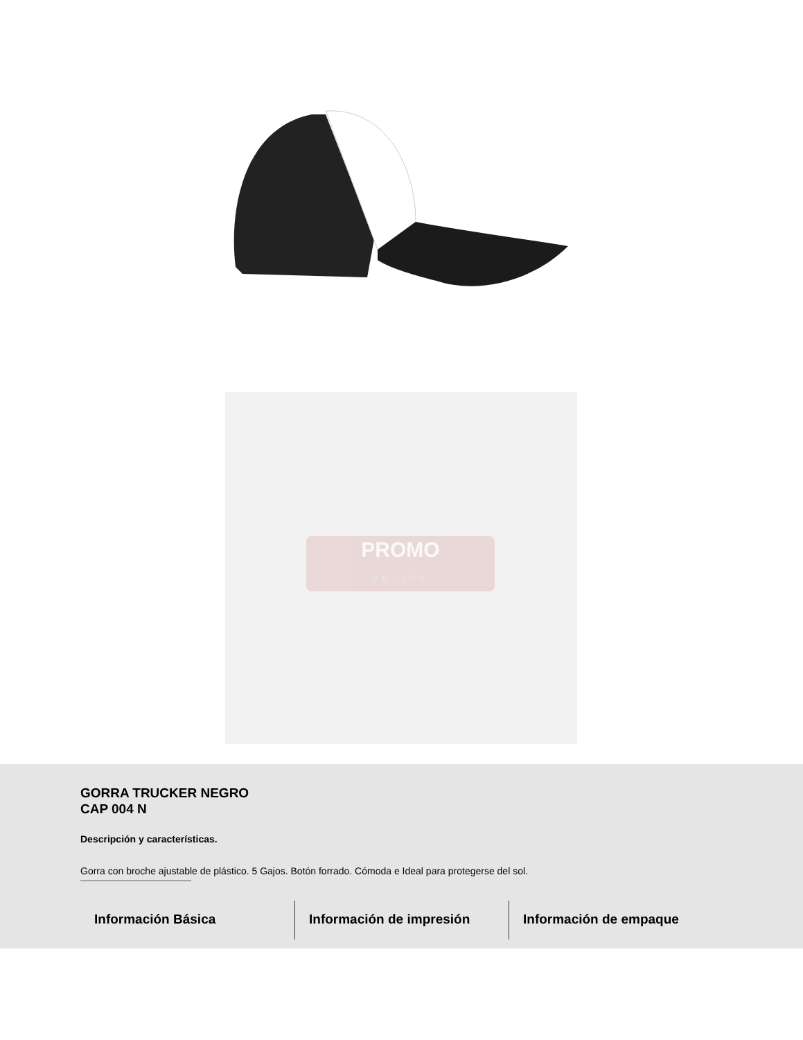PROMO
opción
GORRA TRUCKER NEGRO
CAP 004 N
Descripción y características.
Gorra con broche ajustable de plástico. 5 Gajos. Botón forrado. Cómoda e Ideal para protegerse del sol.
Información Básica Información de impresión Información de empaque